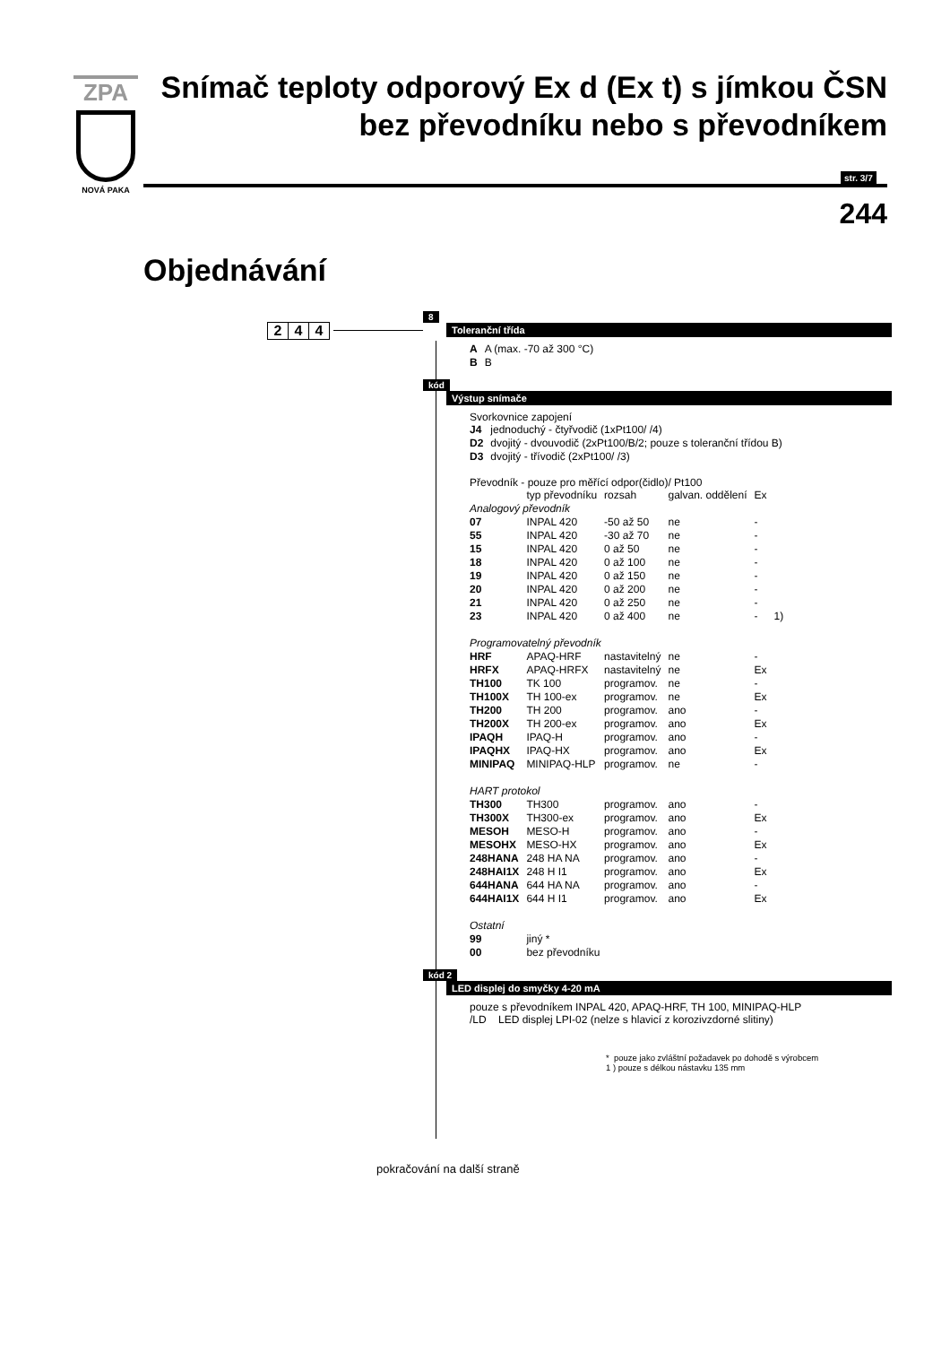ZPA
NOVÁ PAKA
Snímač teploty odporový Ex d (Ex t) s jímkou ČSN
bez převodníku nebo s převodníkem
str. 3/7
244
Objednávání
2 4 4
8
Toleranční třída
| A | A (max. -70 až 300 °C) |
| B | B |
kód
Výstup snímače
Svorkovnice zapojení
| J4 | jednoduchý - čtyřvodič (1xPt100/ /4) |
| D2 | dvojitý - dvouvodič (2xPt100/B/2; pouze s toleranční třídou B) |
| D3 | dvojitý - třívodič (2xPt100/ /3) |
Převodník - pouze pro měřící odpor(čidlo)/ Pt100
| | typ převodníku | rozsah | galvan. oddělení | Ex | |
| Analogový převodník | | | | | |
| 07 | INPAL 420 | -50 až 50 | ne | - | |
| 55 | INPAL 420 | -30 až 70 | ne | - | |
| 15 | INPAL 420 | 0 až 50 | ne | - | |
| 18 | INPAL 420 | 0 až 100 | ne | - | |
| 19 | INPAL 420 | 0 až 150 | ne | - | |
| 20 | INPAL 420 | 0 až 200 | ne | - | |
| 21 | INPAL 420 | 0 až 250 | ne | - | |
| 23 | INPAL 420 | 0 až 400 | ne | - | 1) |
| Programovatelný převodník | | | | | |
| HRF | APAQ-HRF | nastavitelný | ne | - | |
| HRFX | APAQ-HRFX | nastavitelný | ne | Ex | |
| TH100 | TK 100 | programov. | ne | - | |
| TH100X | TH 100-ex | programov. | ne | Ex | |
| TH200 | TH 200 | programov. | ano | - | |
| TH200X | TH 200-ex | programov. | ano | Ex | |
| IPAQH | IPAQ-H | programov. | ano | - | |
| IPAQHX | IPAQ-HX | programov. | ano | Ex | |
| MINIPAQ | MINIPAQ-HLP | programov. | ne | - | |
| HART protokol | | | | | |
| TH300 | TH300 | programov. | ano | - | |
| TH300X | TH300-ex | programov. | ano | Ex | |
| MESOH | MESO-H | programov. | ano | - | |
| MESOHX | MESO-HX | programov. | ano | Ex | |
| 248HANA | 248 HA NA | programov. | ano | - | |
| 248HAI1X | 248 H I1 | programov. | ano | Ex | |
| 644HANA | 644 HA NA | programov. | ano | - | |
| 644HAI1X | 644 H I1 | programov. | ano | Ex | |
| Ostatní | | | | | |
| 99 | jiný * | | | | |
| 00 | bez převodníku | | | | |
kód 2
LED displej do smyčky 4-20 mA
pouze s převodníkem INPAL 420, APAQ-HRF, TH 100, MINIPAQ-HLP
/LD LED displej LPI-02 (nelze s hlavicí z korozivzdorné slitiny)
* pouze jako zvláštní požadavek po dohodě s výrobcem
1 ) pouze s délkou nástavku 135 mm
pokračování na další straně